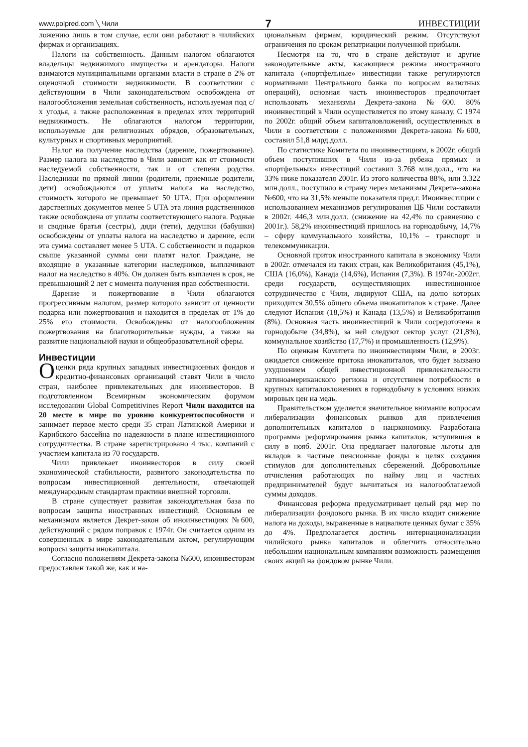www.polpred.com ╲ Чили 7 ИНВЕСТИЦИИ
ложению лишь в том случае, если они работают в чилийских фирмах и организациях.
Налоги на собственность. Данным налогом облагаются владельцы недвижимого имущества и арендаторы. Налоги взимаются муниципальными органами власти в стране в 2% от оценочной стоимости недвижимости. В соответствии с действующим в Чили законодательством освобождена от налогообложения земельная собственность, используемая под с/х угодья, а также расположенная в пределах этих территорий недвижимость. Не облагаются налогом территории, используемые для религиозных обрядов, образовательных, культурных и спортивных мероприятий.
Налог на получение наследства (дарение, пожертвование). Размер налога на наследство в Чили зависит как от стоимости наследуемой собственности, так и от степени родства. Наследники по прямой линии (родители, приемные родители, дети) освобождаются от уплаты налога на наследство, стоимость которого не превышает 50 UTA. При оформлении дарственных документов менее 5 UTA эта линия родственников также освобождена от уплаты соответствующего налога. Родные и сводные братья (сестры), дяди (тети), дедушки (бабушки) освобождены от уплаты налога на наследство и дарение, если эта сумма составляет менее 5 UTA. С собственности и подарков свыше указанной суммы они платят налог. Граждане, не входящие в указанные категории наследников, выплачивают налог на наследство в 40%. Он должен быть выплачен в срок, не превышающий 2 лет с момента получения прав собственности.
Дарение и пожертвование в Чили облагаются прогрессивным налогом, размер которого зависит от ценности подарка или пожертвования и находится в пределах от 1% до 25% его стоимости. Освобождены от налогообложения пожертвования на благотворительные нужды, а также на развитие национальной науки и общеобразовательной сферы.
Инвестиции
Оценки ряда крупных западных инвестиционных фондов и кредитно-финансовых организаций ставят Чили в число стран, наиболее привлекательных для иноинвесторов. В подготовленном Всемирным экономическим форумом исследовании Global Competitivines Report Чили находится на 20 месте в мире по уровню конкурентоспособности и занимает первое место среди 35 стран Латинской Америки и Карибского бассейна по надежности в плане инвестиционного сотрудничества. В стране зарегистрировано 4 тыс. компаний с участием капитала из 70 государств.
Чили привлекает иноинвесторов в силу своей экономической стабильности, развитого законодательства по вопросам инвестиционной деятельности, отвечающей международным стандартам практики внешней торговли.
В стране существует развитая законодательная база по вопросам защиты иностранных инвестиций. Основным ее механизмом является Декрет-закон об иноинвестициях №600, действующий с рядом поправок с 1974г. Он считается одним из совершенных в мире законодательным актом, регулирующим вопросы защиты инокапитала.
Согласно положениям Декрета-закона №600, иноинвесторам предоставлен такой же, как и на-
циональным фирмам, юридический режим. Отсутствуют ограничения по срокам репатриации полученной прибыли.
Несмотря на то, что в стране действуют и другие законодательные акты, касающиеся режима иностранного капитала («портфельные» инвестиции также регулируются нормативами Центрального банка по вопросам валютных операций), основная часть иноинвесторов предпочитает использовать механизмы Декрета-закона №600. 80% иноинвестиций в Чили осуществляется по этому каналу. С 1974 по 2002г. общий объем капиталовложений, осуществленных в Чили в соответствии с положениями Декрета-закона №600, составил 51,8 млрд.долл.
По статистике Комитета по иноинвестициям, в 2002г. общий объем поступивших в Чили из-за рубежа прямых и «портфельных» инвестиций составил 3.768 млн.долл., что на 33% ниже показателя 2001г. Из этого количества 88%, или 3.322 млн.долл., поступило в страну через механизмы Декрета-закона №600, что на 31,5% меньше показателя пред.г. Иноинвестиции с использованием механизмов регулирования ЦБ Чили составили в 2002г. 446,3 млн.долл. (снижение на 42,4% по сравнению с 2001г.). 58,2% иноинвестиций пришлось на горнодобычу, 14,7% – сферу коммунального хозяйства, 10,1% – транспорт и телекоммуникации.
Основной приток иностранного капитала в экономику Чили в 2002г. отмечался из таких стран, как Великобритания (45,1%), США (16,0%), Канада (14,6%), Испания (7,3%). В 1974г.-2002гг. среди государств, осуществляющих инвестиционное сотрудничество с Чили, лидируют США, на долю которых приходится 30,5% общего объема инокапиталов в стране. Далее следуют Испания (18,5%) и Канада (13,5%) и Великобритания (8%). Основная часть иноинвестиций в Чили сосредоточена в горнодобыче (34,8%), за ней следуют сектор услуг (21,8%), коммунальное хозяйство (17,7%) и промышленность (12,9%).
По оценкам Комитета по иноинвестициям Чили, в 2003г. ожидается снижение притока инокапиталов, что будет вызвано ухудшением общей инвестиционной привлекательности латиноамериканского региона и отсутствием потребности в крупных капиталовложениях в горнодобычу в условиях низких мировых цен на медь.
Правительством уделяется значительное внимание вопросам либерализации финансовых рынков для привлечения дополнительных капиталов в нацэкономику. Разработана программа реформирования рынка капиталов, вступившая в силу в нояб. 2001г. Она предлагает налоговые льготы для вкладов в частные пенсионные фонды в целях создания стимулов для дополнительных сбережений. Добровольные отчисления работающих по найму лиц и частных предпринимателей будут вычитаться из налогооблагаемой суммы доходов.
Финансовая реформа предусматривает целый ряд мер по либерализации фондового рынка. В их число входит снижение налога на доходы, выраженные в нацвалюте ценных бумаг с 35% до 4%. Предполагается достичь интернационализации чилийского рынка капиталов и облегчить относительно небольшим национальным компаниям возможность размещения своих акций на фондовом рынке Чили.